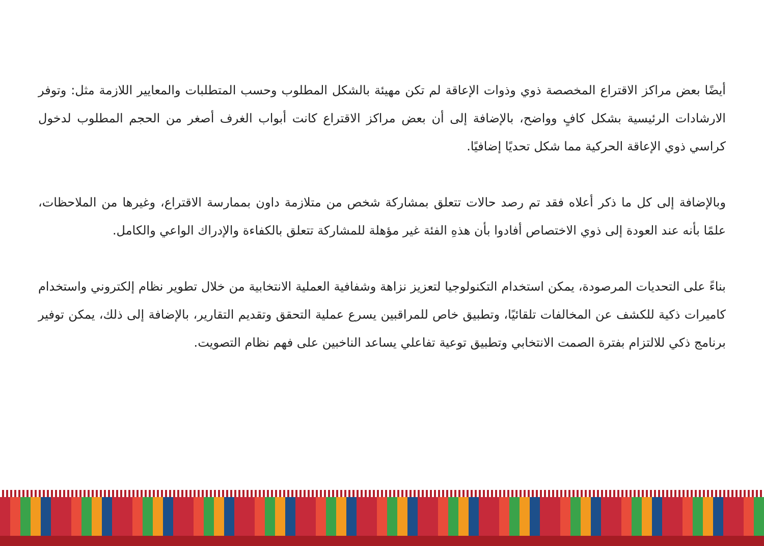أيضًا بعض مراكز الاقتراع المخصصة ذوي وذوات الإعاقة لم تكن مهيئة بالشكل المطلوب وحسب المتطلبات والمعايير اللازمة مثل: وتوفر الارشادات الرئيسية بشكل كافٍ وواضح، بالإضافة إلى أن بعض مراكز الاقتراع كانت أبواب الغرف أصغر من الحجم المطلوب لدخول كراسي ذوي الإعاقة الحركية مما شكل تحديًا إضافيًا.
وبالإضافة إلى كل ما ذكر أعلاه فقد تم رصد حالات تتعلق بمشاركة شخص من متلازمة داون بممارسة الاقتراع، وغيرها من الملاحظات، علمًا بأنه عند العودة إلى ذوي الاختصاص أفادوا بأن هذهِ الفئة غير مؤهلة للمشاركة تتعلق بالكفاءة والإدراك الواعي والكامل.
بناءً على التحديات المرصودة، يمكن استخدام التكنولوجيا لتعزيز نزاهة وشفافية العملية الانتخابية من خلال تطوير نظام إلكتروني واستخدام كاميرات ذكية للكشف عن المخالفات تلقائيًا، وتطبيق خاص للمراقبين يسرع عملية التحقق وتقديم التقارير، بالإضافة إلى ذلك، يمكن توفير برنامج ذكي للالتزام بفترة الصمت الانتخابي وتطبيق توعية تفاعلي يساعد الناخبين على فهم نظام التصويت.